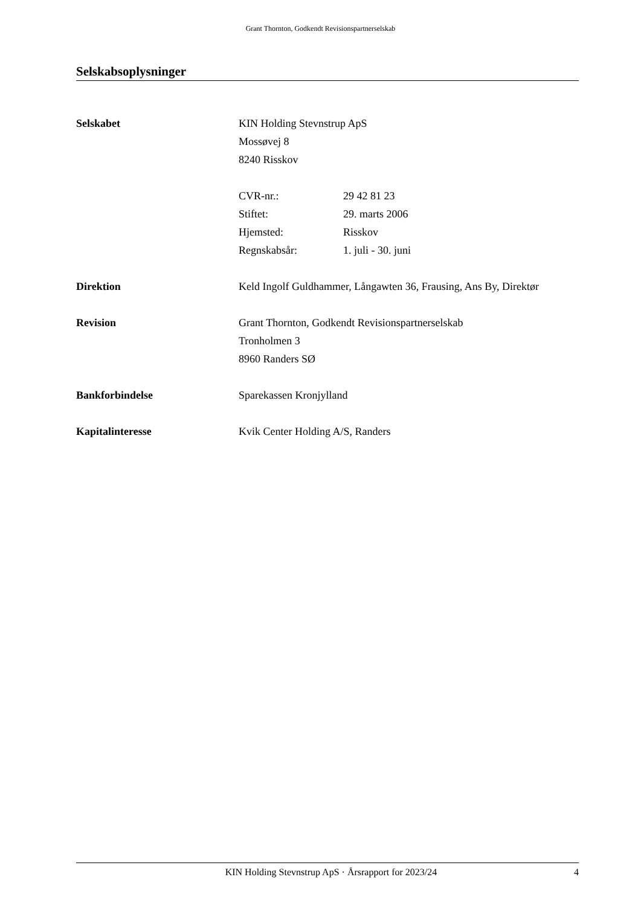Grant Thornton, Godkendt Revisionspartnerselskab
Selskabsoplysninger
Selskabet KIN Holding Stevnstrup ApS
Mossøvej 8
8240 Risskov
CVR-nr.: 29 42 81 23
Stiftet: 29. marts 2006
Hjemsted: Risskov
Regnskabsår: 1. juli - 30. juni
Direktion Keld Ingolf Guldhammer, Långawten 36, Frausing, Ans By, Direktør
Revision Grant Thornton, Godkendt Revisionspartnerselskab
Tronholmen 3
8960 Randers SØ
Bankforbindelse Sparekassen Kronjylland
Kapitalinteresse Kvik Center Holding A/S, Randers
KIN Holding Stevnstrup ApS · Årsrapport for 2023/24 4